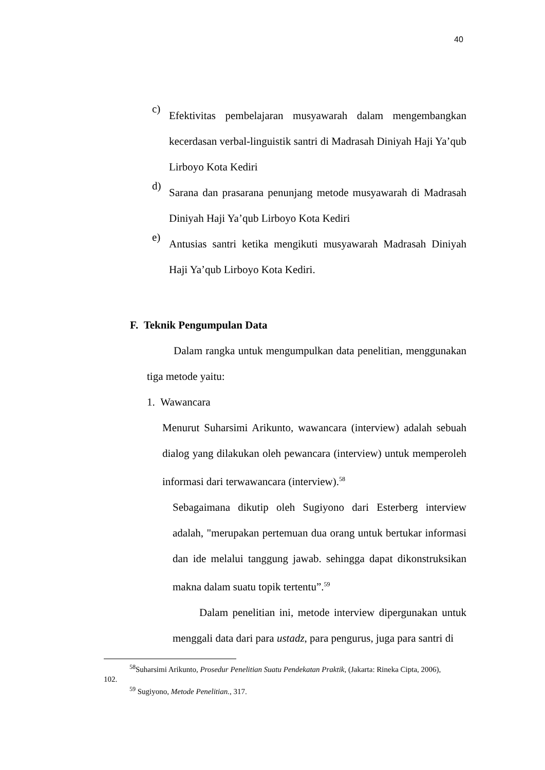40
c)
Efektivitas pembelajaran musyawarah dalam mengembangkan kecerdasan verbal-linguistik santri di Madrasah Diniyah Haji Ya’qub Lirboyo Kota Kediri
d)
Sarana dan prasarana penunjang metode musyawarah di Madrasah Diniyah Haji Ya’qub Lirboyo Kota Kediri
e)
Antusias santri ketika mengikuti musyawarah Madrasah Diniyah Haji Ya’qub Lirboyo Kota Kediri.
F. Teknik Pengumpulan Data
Dalam rangka untuk mengumpulkan data penelitian, menggunakan tiga metode yaitu:
1. Wawancara
Menurut Suharsimi Arikunto, wawancara (interview) adalah sebuah dialog yang dilakukan oleh pewancara (interview) untuk memperoleh informasi dari terwawancara (interview).<sup>58</sup>
Sebagaimana dikutip oleh Sugiyono dari Esterberg interview adalah, "merupakan pertemuan dua orang untuk bertukar informasi dan ide melalui tanggung jawab. sehingga dapat dikonstruksikan makna dalam suatu topik tertentu”.<sup>59</sup>
Dalam penelitian ini, metode interview dipergunakan untuk menggali data dari para ustadz, para pengurus, juga para santri di
<sup>58</sup> Suharsimi Arikunto, Prosedur Penelitian Suatu Pendekatan Praktik, (Jakarta: Rineka Cipta, 2006), 102.
<sup>59</sup> Sugiyono, Metode Penelitian., 317.